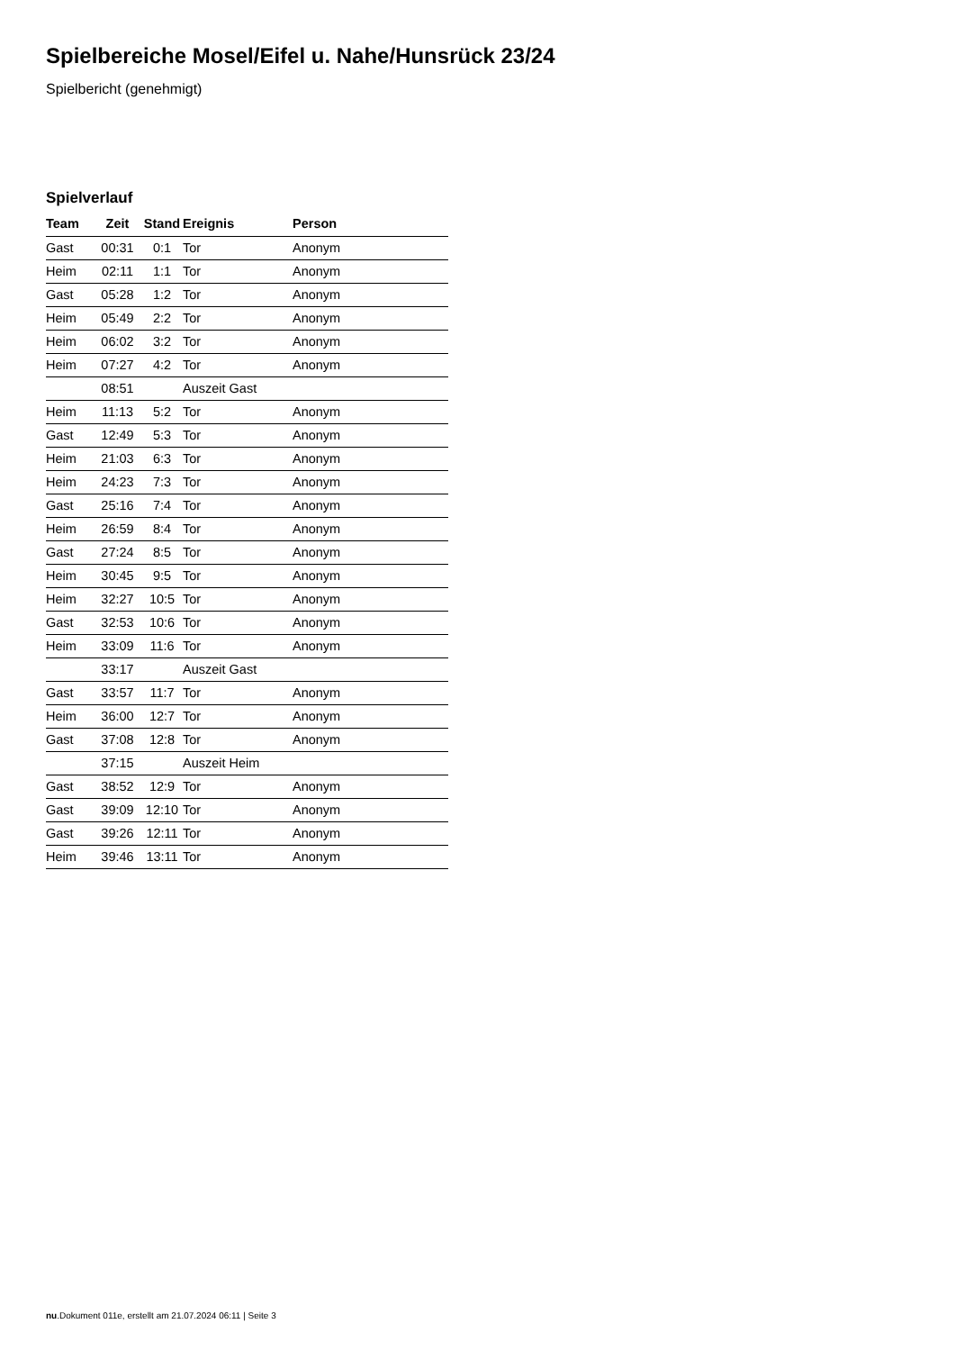Spielbereiche Mosel/Eifel u. Nahe/Hunsrück 23/24
Spielbericht (genehmigt)
Spielverlauf
| Team | Zeit | Stand | Ereignis | Person |
| --- | --- | --- | --- | --- |
| Gast | 00:31 | 0:1 | Tor | Anonym |
| Heim | 02:11 | 1:1 | Tor | Anonym |
| Gast | 05:28 | 1:2 | Tor | Anonym |
| Heim | 05:49 | 2:2 | Tor | Anonym |
| Heim | 06:02 | 3:2 | Tor | Anonym |
| Heim | 07:27 | 4:2 | Tor | Anonym |
| | 08:51 | | Auszeit Gast | |
| Heim | 11:13 | 5:2 | Tor | Anonym |
| Gast | 12:49 | 5:3 | Tor | Anonym |
| Heim | 21:03 | 6:3 | Tor | Anonym |
| Heim | 24:23 | 7:3 | Tor | Anonym |
| Gast | 25:16 | 7:4 | Tor | Anonym |
| Heim | 26:59 | 8:4 | Tor | Anonym |
| Gast | 27:24 | 8:5 | Tor | Anonym |
| Heim | 30:45 | 9:5 | Tor | Anonym |
| Heim | 32:27 | 10:5 | Tor | Anonym |
| Gast | 32:53 | 10:6 | Tor | Anonym |
| Heim | 33:09 | 11:6 | Tor | Anonym |
| | 33:17 | | Auszeit Gast | |
| Gast | 33:57 | 11:7 | Tor | Anonym |
| Heim | 36:00 | 12:7 | Tor | Anonym |
| Gast | 37:08 | 12:8 | Tor | Anonym |
| | 37:15 | | Auszeit Heim | |
| Gast | 38:52 | 12:9 | Tor | Anonym |
| Gast | 39:09 | 12:10 | Tor | Anonym |
| Gast | 39:26 | 12:11 | Tor | Anonym |
| Heim | 39:46 | 13:11 | Tor | Anonym |
nu.Dokument 011e, erstellt am 21.07.2024 06:11 | Seite 3